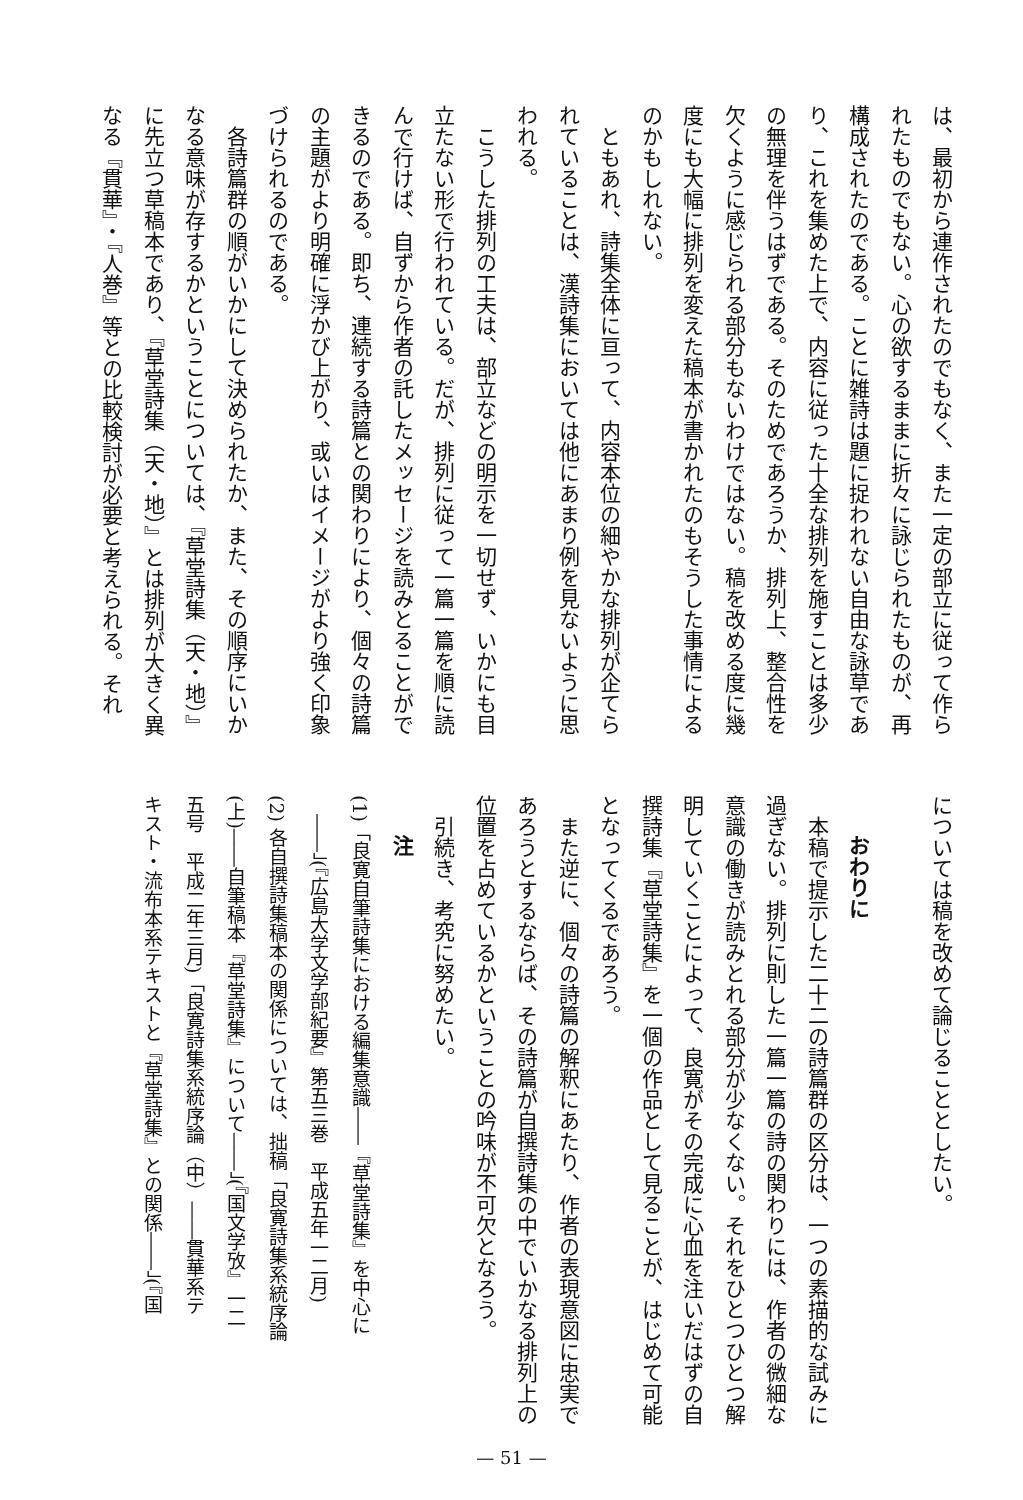は、最初から連作されたのでもなく、また一定の部立に従って作ら
れたものでもない。心の欲するままに折々に詠じられたものが、再
構成されたのである。ことに雑詩は題に捉われない自由な詠草であ
り、これを集めた上で、内容に従った十全な排列を施すことは多少
の無理を伴うはずである。そのためであろうか、排列上、整合性を
欠くように感じられる部分もないわけではない。稿を改める度に幾
度にも大幅に排列を変えた稿本が書かれたのもそうした事情による
のかもしれない。
　ともあれ、詩集全体に亘って、内容本位の細やかな排列が企てら
れていることは、漢詩集においては他にあまり例を見ないように思
われる。
　こうした排列の工夫は、部立などの明示を一切せず、いかにも目
立たない形で行われている。だが、排列に従って一篇一篇を順に読
んで行けば、自ずから作者の託したメッセージを読みとることがで
きるのである。即ち、連続する詩篇との関わりにより、個々の詩篇
の主題がより明確に浮かび上がり、或いはイメージがより強く印象
づけられるのである。
　各詩篇群の順がいかにして決められたか、また、その順序にいか
なる意味が存するかということについては、『草堂詩集（天・地）』
に先立つ草稿本であり、『草堂詩集（天・地）』とは排列が大きく異
なる『貫華』・『人巻』等との比較検討が必要と考えられる。それ
については稿を改めて論じることとしたい。
　
おわりに
　本稿で提示した二十二の詩篇群の区分は、一つの素描的な試みに
過ぎない。排列に則した一篇一篇の詩の関わりには、作者の微細な
意識の働きが読みとれる部分が少なくない。それをひとつひとつ解
明していくことによって、良寛がその完成に心血を注いだはずの自
撰詩集『草堂詩集』を一個の作品として見ることが、はじめて可能
となってくるであろう。
　また逆に、個々の詩篇の解釈にあたり、作者の表現意図に忠実で
あろうとするならば、その詩篇が自撰詩集の中でいかなる排列上の
位置を占めているかということの吟味が不可欠となろう。
　引続き、考究に努めたい。
注
(1)「良寛自筆詩集における編集意識――『草堂詩集』を中心に
　――」(『広島大学文学部紀要』第五三巻　平成五年一二月)
(2) 各自撰詩集稿本の関係については、拙稿「良寛詩集系統序論
(上)――自筆稿本『草堂詩集』について――」(『国文学攷』一二
五号　平成二年三月)「良寛詩集系統序論（中）――貫華系テ
キスト・流布本系テキストと『草堂詩集』との関係――」(『国
— 51 —